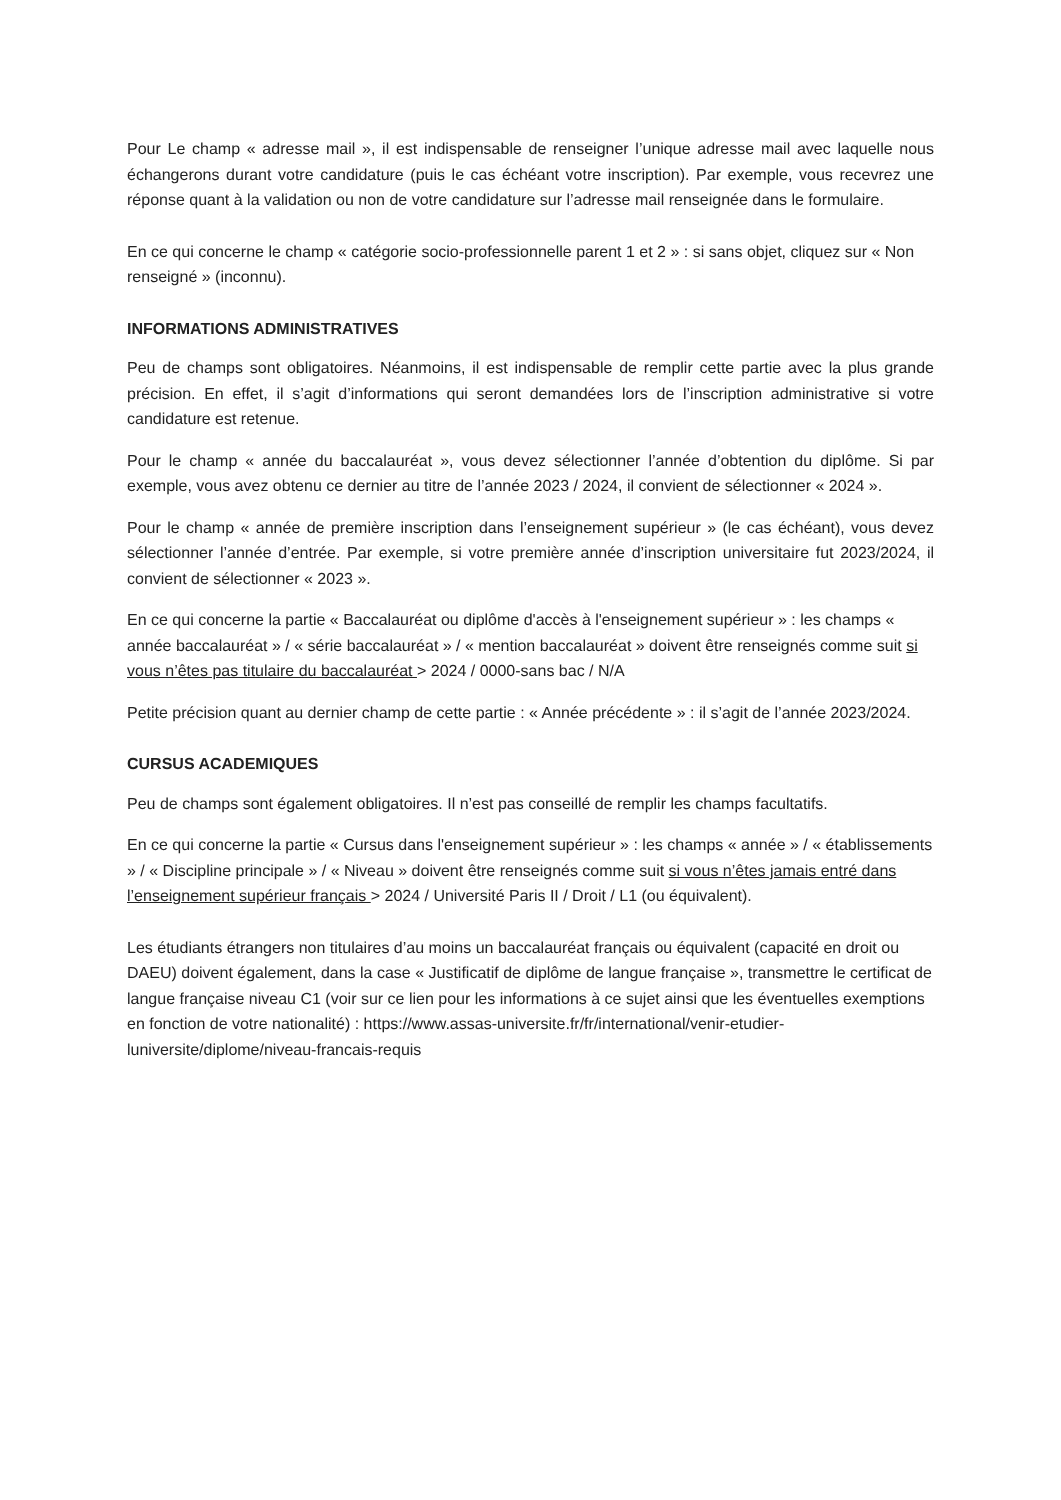Pour Le champ « adresse mail », il est indispensable de renseigner l’unique adresse mail avec laquelle nous échangerons durant votre candidature (puis le cas échéant votre inscription). Par exemple, vous recevrez une réponse quant à la validation ou non de votre candidature sur l’adresse mail renseignée dans le formulaire.
En ce qui concerne le champ « catégorie socio-professionnelle parent 1 et 2 » : si sans objet, cliquez sur « Non renseigné » (inconnu).
INFORMATIONS ADMINISTRATIVES
Peu de champs sont obligatoires. Néanmoins, il est indispensable de remplir cette partie avec la plus grande précision. En effet, il s’agit d’informations qui seront demandées lors de l’inscription administrative si votre candidature est retenue.
Pour le champ « année du baccalauréat », vous devez sélectionner l’année d’obtention du diplôme. Si par exemple, vous avez obtenu ce dernier au titre de l’année 2023 / 2024, il convient de sélectionner « 2024 ».
Pour le champ « année de première inscription dans l’enseignement supérieur » (le cas échéant), vous devez sélectionner l’année d’entrée. Par exemple, si votre première année d’inscription universitaire fut 2023/2024, il convient de sélectionner « 2023 ».
En ce qui concerne la partie « Baccalauréat ou diplôme d'accès à l'enseignement supérieur » : les champs « année baccalauréat » / « série baccalauréat » / « mention baccalauréat » doivent être renseignés comme suit si vous n’êtes pas titulaire du baccalauréat > 2024 / 0000-sans bac / N/A
Petite précision quant au dernier champ de cette partie : « Année précédente » : il s’agit de l’année 2023/2024.
CURSUS ACADEMIQUES
Peu de champs sont également obligatoires. Il n’est pas conseillé de remplir les champs facultatifs.
En ce qui concerne la partie « Cursus dans l'enseignement supérieur » : les champs « année » / « établissements » / « Discipline principale » / « Niveau » doivent être renseignés comme suit si vous n’êtes jamais entré dans l’enseignement supérieur français > 2024 / Université Paris II / Droit / L1 (ou équivalent).
Les étudiants étrangers non titulaires d’au moins un baccalauréat français ou équivalent (capacité en droit ou DAEU) doivent également, dans la case « Justificatif de diplôme de langue française », transmettre le certificat de langue française niveau C1 (voir sur ce lien pour les informations à ce sujet ainsi que les éventuelles exemptions en fonction de votre nationalité) : https://www.assas-universite.fr/fr/international/venir-etudier-luniversite/diplome/niveau-francais-requis